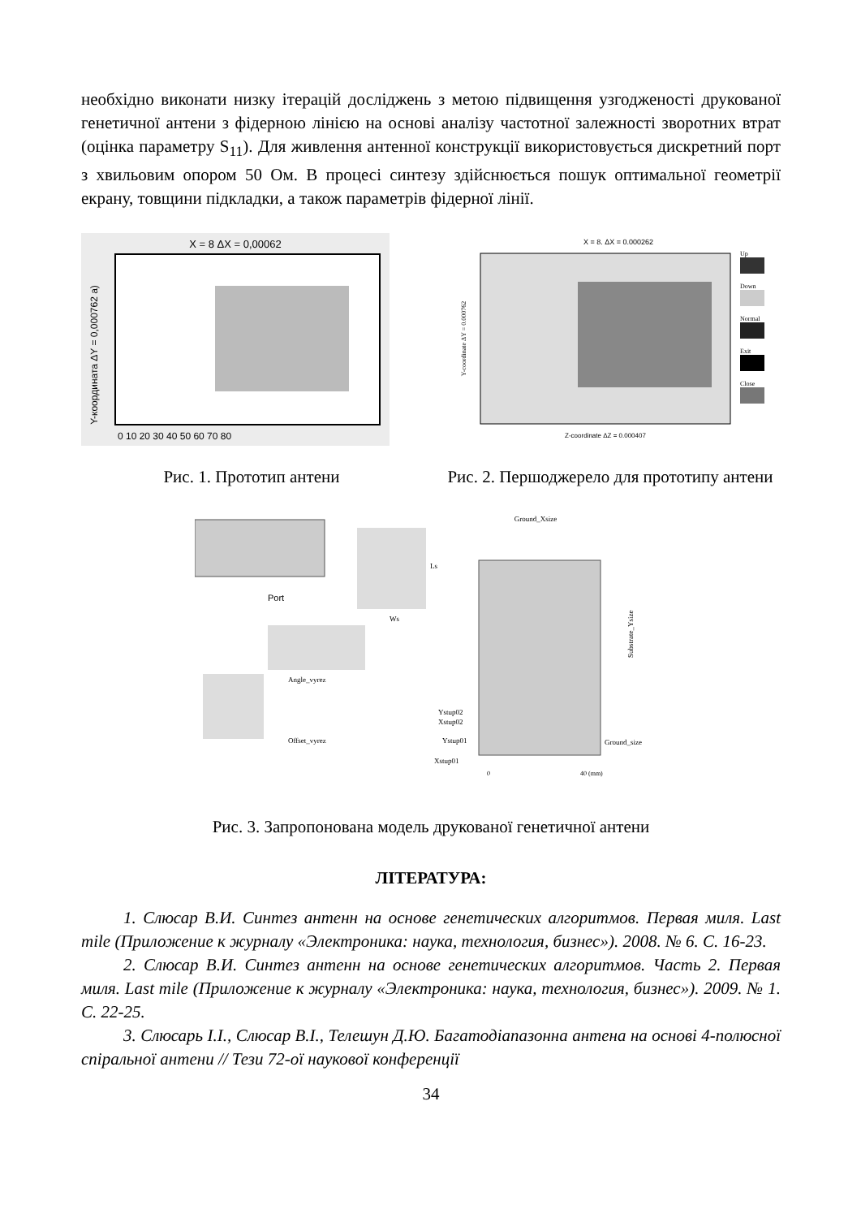необхідно виконати низку ітерацій досліджень з метою підвищення узгодженості друкованої генетичної антени з фідерною лінією на основі аналізу частотної залежності зворотних втрат (оцінка параметру S<sub>11</sub>). Для живлення антенної конструкції використовується дискретний порт з хвильовим опором 50 Ом. В процесі синтезу здійснюється пошук оптимальної геометрії екрану, товщини підкладки, а також параметрів фідерної лінії.
X = 8 ΔX = 0,00062
Y-координата ΔY = 0,000762 a)
0 10 20 30 40 50 60 70 80
X = 8. ΔX = 0.000262
Up
Down
Normal
Exit
Close
Z-coordinate ΔZ = 0.000407
Y-coordinate ΔY = 0.000762
Рис. 1. Прототип антени Рис. 2. Першоджерело для прототипу антени
Port
Ls
Ws
Angle_vyrez
Offset_vyrez
Ground_Xsize
Substrate_Ysize
Ystup02
Xstup02
Ystup01
Xstup01
Ground_size
0
40 (mm)
Рис. 3. Запропонована модель друкованої генетичної антени
ЛІТЕРАТУРА:
1. Слюсар В.И. Синтез антенн на основе генетических алгоритмов. Первая миля. Last mile (Приложение к журналу «Электроника: наука, технология, бизнес»). 2008. № 6. С. 16-23.
2. Слюсар В.И. Синтез антенн на основе генетических алгоритмов. Часть 2. Первая миля. Last mile (Приложение к журналу «Электроника: наука, технология, бизнес»). 2009. № 1. С. 22-25.
3. Слюсарь І.І., Слюсар В.І., Телешун Д.Ю. Багатодіапазонна антена на основі 4-полюсної спіральної антени // Тези 72-ої наукової конференції
34